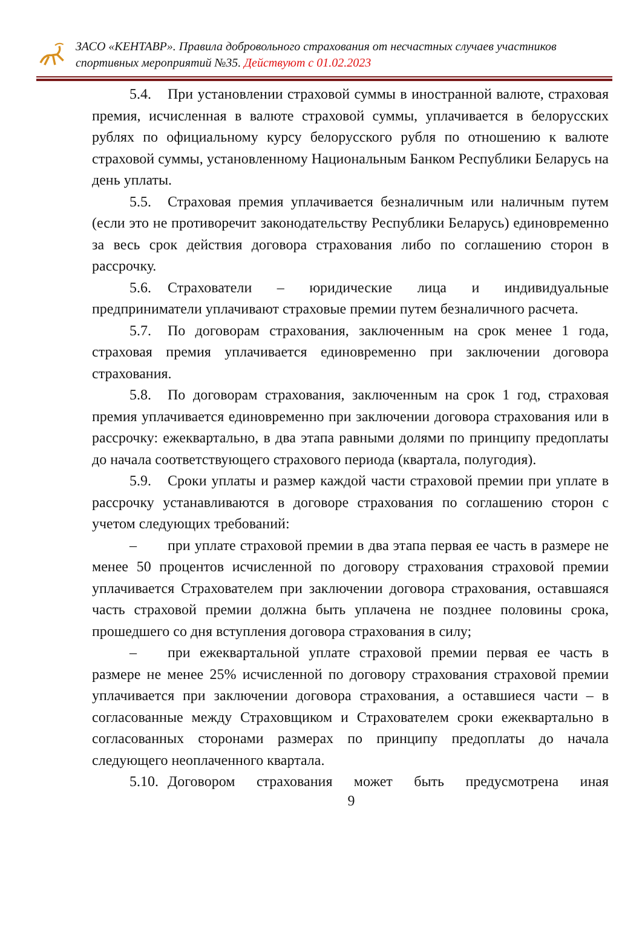ЗАСО «КЕНТАВР». Правила добровольного страхования от несчастных случаев участников спортивных мероприятий №35. Действуют с 01.02.2023
5.4. При установлении страховой суммы в иностранной валюте, страховая премия, исчисленная в валюте страховой суммы, уплачивается в белорусских рублях по официальному курсу белорусского рубля по отношению к валюте страховой суммы, установленному Национальным Банком Республики Беларусь на день уплаты.
5.5. Страховая премия уплачивается безналичным или наличным путем (если это не противоречит законодательству Республики Беларусь) единовременно за весь срок действия договора страхования либо по соглашению сторон в рассрочку.
5.6. Страхователи – юридические лица и индивидуальные предприниматели уплачивают страховые премии путем безналичного расчета.
5.7. По договорам страхования, заключенным на срок менее 1 года, страховая премия уплачивается единовременно при заключении договора страхования.
5.8. По договорам страхования, заключенным на срок 1 год, страховая премия уплачивается единовременно при заключении договора страхования или в рассрочку: ежеквартально, в два этапа равными долями по принципу предоплаты до начала соответствующего страхового периода (квартала, полугодия).
5.9. Сроки уплаты и размер каждой части страховой премии при уплате в рассрочку устанавливаются в договоре страхования по соглашению сторон с учетом следующих требований:
– при уплате страховой премии в два этапа первая ее часть в размере не менее 50 процентов исчисленной по договору страхования страховой премии уплачивается Страхователем при заключении договора страхования, оставшаяся часть страховой премии должна быть уплачена не позднее половины срока, прошедшего со дня вступления договора страхования в силу;
– при ежеквартальной уплате страховой премии первая ее часть в размере не менее 25% исчисленной по договору страхования страховой премии уплачивается при заключении договора страхования, а оставшиеся части – в согласованные между Страховщиком и Страхователем сроки ежеквартально в согласованных сторонами размерах по принципу предоплаты до начала следующего неоплаченного квартала.
5.10. Договором страхования может быть предусмотрена иная
9